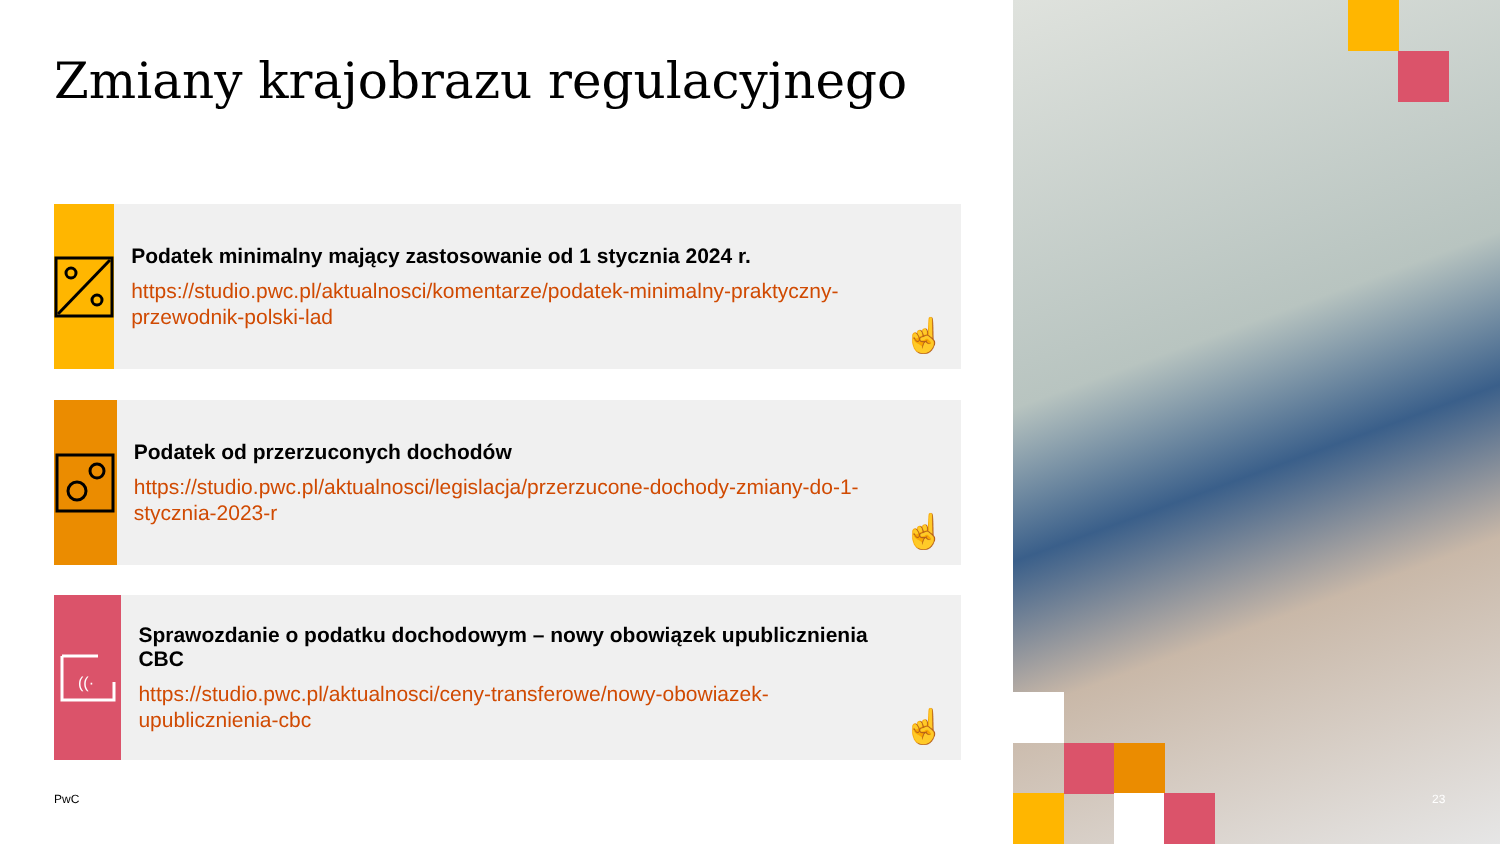Zmiany krajobrazu regulacyjnego
Podatek minimalny mający zastosowanie od 1 stycznia 2024 r.
https://studio.pwc.pl/aktualnosci/komentarze/podatek-minimalny-praktyczny-przewodnik-polski-lad
☝
Podatek od przerzuconych dochodów
https://studio.pwc.pl/aktualnosci/legislacja/przerzucone-dochody-zmiany-do-1-stycznia-2023-r
☝
((·
Sprawozdanie o podatku dochodowym – nowy obowiązek upublicznienia CBC
https://studio.pwc.pl/aktualnosci/ceny-transferowe/nowy-obowiazek-upublicznienia-cbc
☝
PwC 23